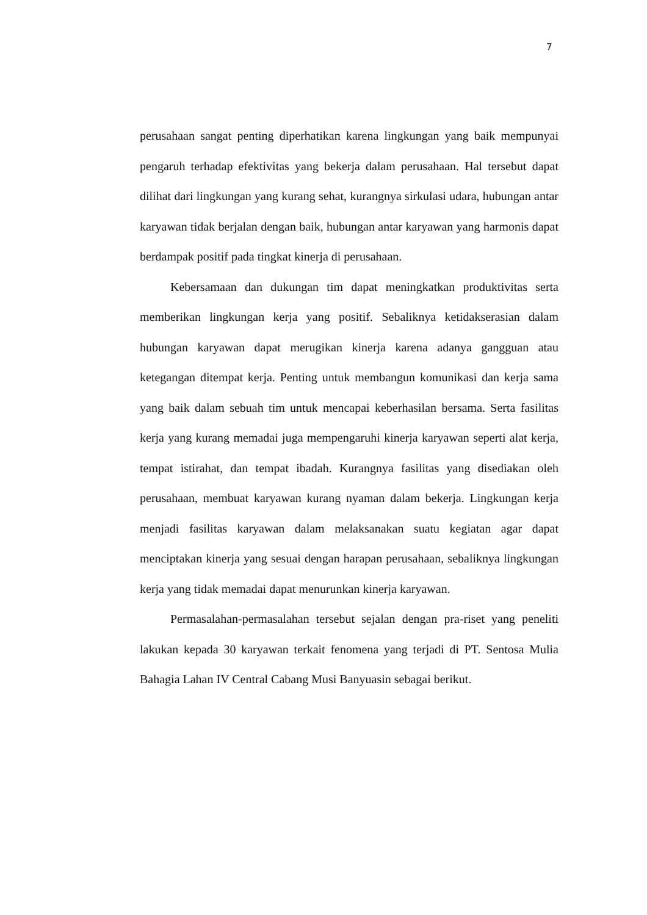7
perusahaan sangat penting diperhatikan karena lingkungan yang baik mempunyai pengaruh terhadap efektivitas yang bekerja dalam perusahaan. Hal tersebut dapat dilihat dari lingkungan yang kurang sehat, kurangnya sirkulasi udara, hubungan antar karyawan tidak berjalan dengan baik, hubungan antar karyawan yang harmonis dapat berdampak positif pada tingkat kinerja di perusahaan.
Kebersamaan dan dukungan tim dapat meningkatkan produktivitas serta memberikan lingkungan kerja yang positif. Sebaliknya ketidakserasian dalam hubungan karyawan dapat merugikan kinerja karena adanya gangguan atau ketegangan ditempat kerja. Penting untuk membangun komunikasi dan kerja sama yang baik dalam sebuah tim untuk mencapai keberhasilan bersama. Serta fasilitas kerja yang kurang memadai juga mempengaruhi kinerja karyawan seperti alat kerja, tempat istirahat, dan tempat ibadah. Kurangnya fasilitas yang disediakan oleh perusahaan, membuat karyawan kurang nyaman dalam bekerja. Lingkungan kerja menjadi fasilitas karyawan dalam melaksanakan suatu kegiatan agar dapat menciptakan kinerja yang sesuai dengan harapan perusahaan, sebaliknya lingkungan kerja yang tidak memadai dapat menurunkan kinerja karyawan.
Permasalahan-permasalahan tersebut sejalan dengan pra-riset yang peneliti lakukan kepada 30 karyawan terkait fenomena yang terjadi di PT. Sentosa Mulia Bahagia Lahan IV Central Cabang Musi Banyuasin sebagai berikut.